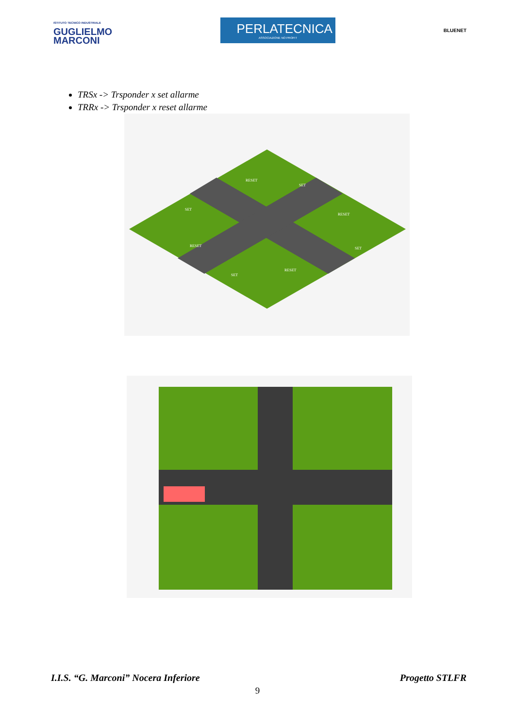ISTITUTO TECNICO INDUSTRIALE
GUGLIELMO
MARCONI
PERLATECNICA
ASSOCIAZIONE NO PROFIT
BLUENET
TRSx -> Trsponder x set allarme
TRRx -> Trsponder x reset allarme
RESET
SET
SET
RESET
RESET
SET
SET
RESET
I.I.S. “G. Marconi” Nocera Inferiore Progetto STLFR
9